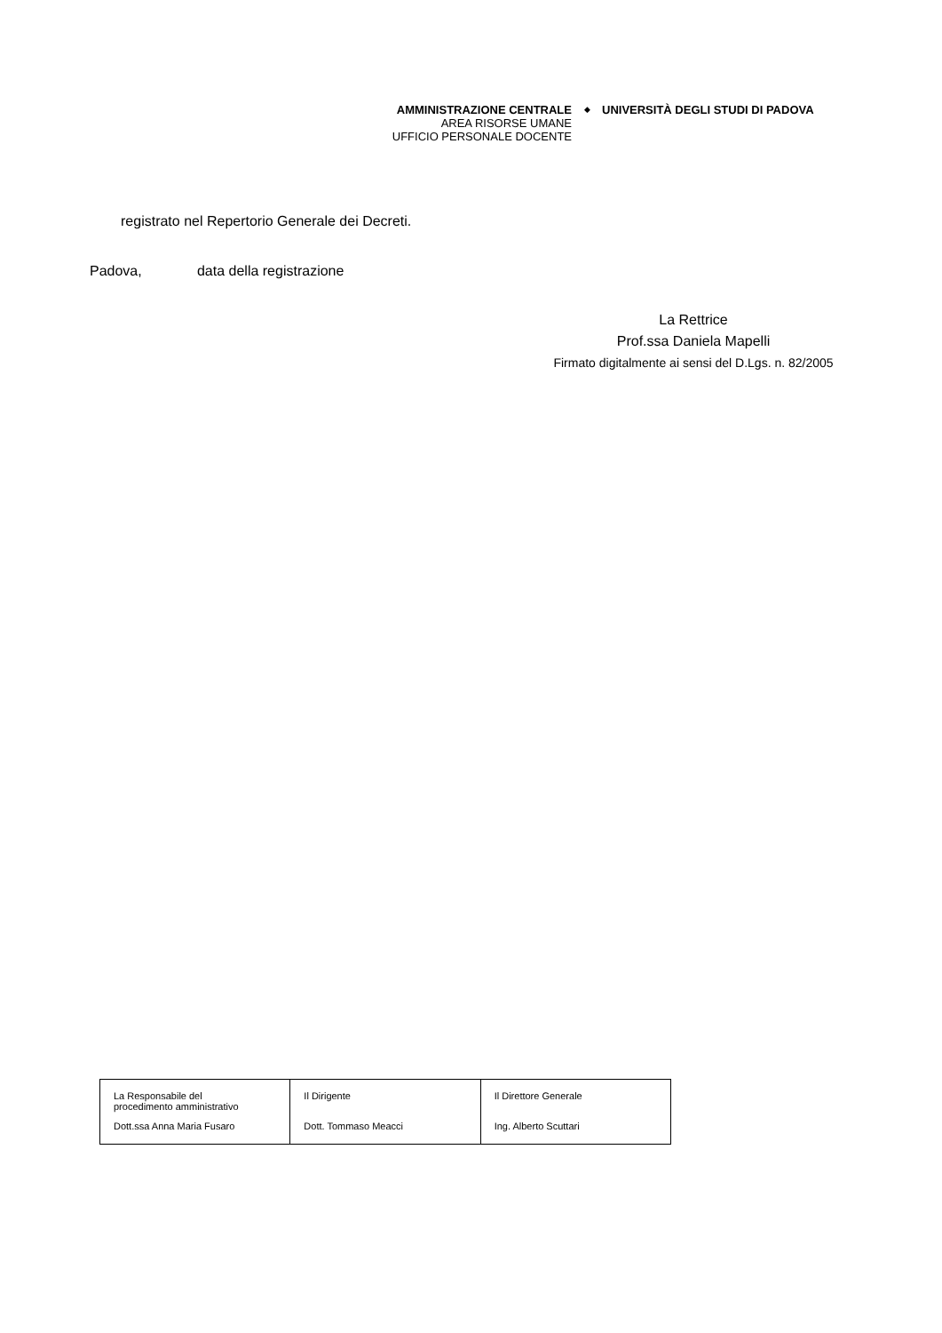AMMINISTRAZIONE CENTRALE
AREA RISORSE UMANE
UFFICIO PERSONALE DOCENTE
◆
UNIVERSITÀ DEGLI STUDI DI PADOVA
registrato nel Repertorio Generale dei Decreti.
Padova, data della registrazione
La Rettrice
Prof.ssa Daniela Mapelli
Firmato digitalmente ai sensi del D.Lgs. n. 82/2005
| La Responsabile del procedimento amministrativo Dott.ssa Anna Maria Fusaro | Il Dirigente Dott. Tommaso Meacci | Il Direttore Generale Ing. Alberto Scuttari |